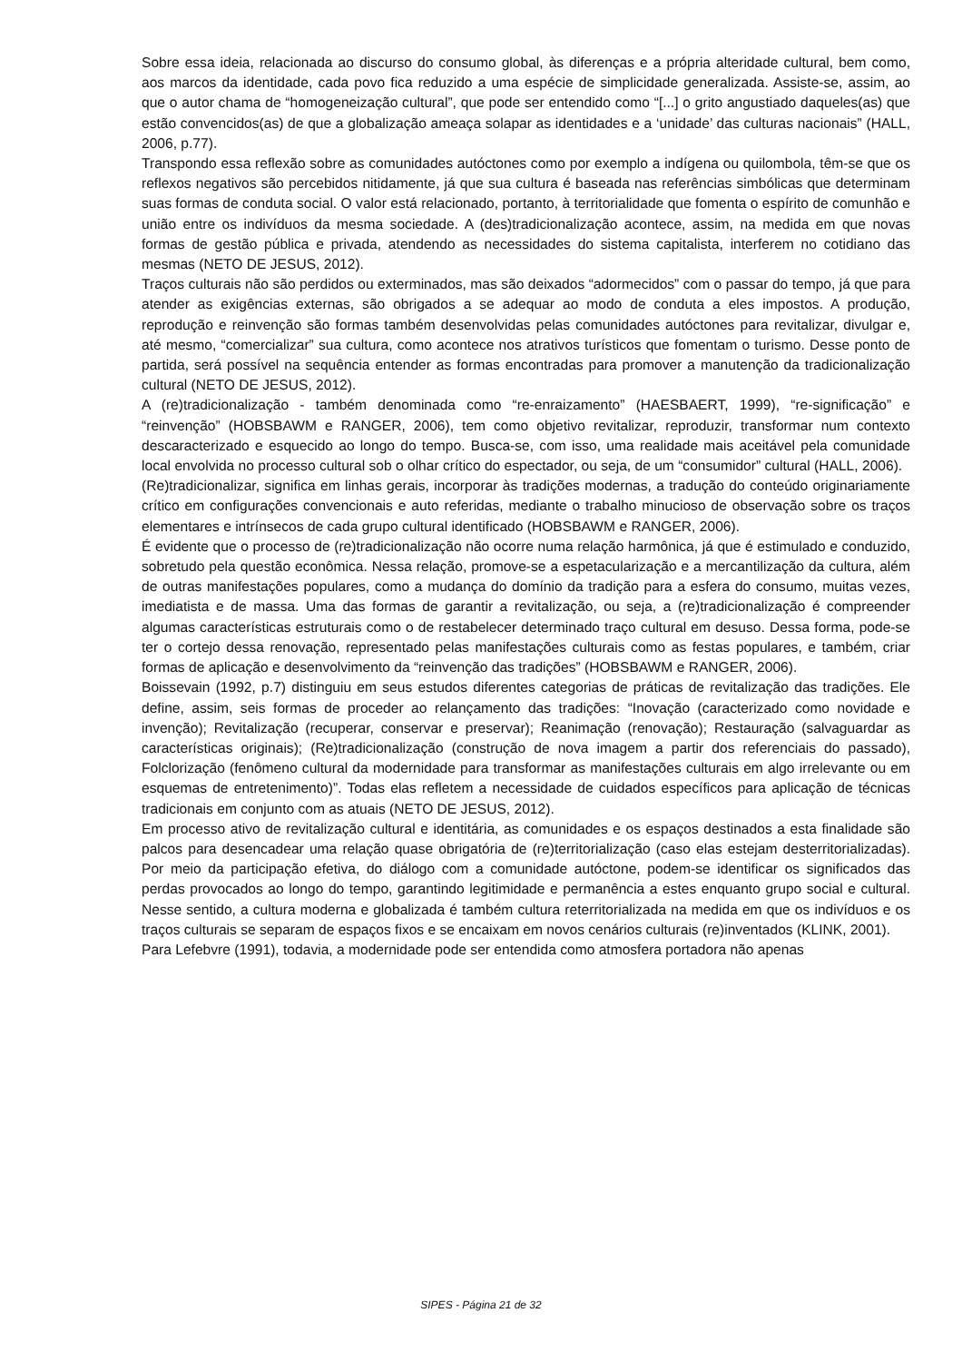Sobre essa ideia, relacionada ao discurso do consumo global, às diferenças e a própria alteridade cultural, bem como, aos marcos da identidade, cada povo fica reduzido a uma espécie de simplicidade generalizada. Assiste-se, assim, ao que o autor chama de “homogeneização cultural”, que pode ser entendido como “[...] o grito angustiado daqueles(as) que estão convencidos(as) de que a globalização ameaça solapar as identidades e a ‘unidade’ das culturas nacionais” (HALL, 2006, p.77).
Transpondo essa reflexão sobre as comunidades autóctones como por exemplo a indígena ou quilombola, têm-se que os reflexos negativos são percebidos nitidamente, já que sua cultura é baseada nas referências simbólicas que determinam suas formas de conduta social. O valor está relacionado, portanto, à territorialidade que fomenta o espírito de comunhão e união entre os indivíduos da mesma sociedade. A (des)tradicionalização acontece, assim, na medida em que novas formas de gestão pública e privada, atendendo as necessidades do sistema capitalista, interferem no cotidiano das mesmas (NETO DE JESUS, 2012).
Traços culturais não são perdidos ou exterminados, mas são deixados “adormecidos” com o passar do tempo, já que para atender as exigências externas, são obrigados a se adequar ao modo de conduta a eles impostos. A produção, reprodução e reinvenção são formas também desenvolvidas pelas comunidades autóctones para revitalizar, divulgar e, até mesmo, “comercializar” sua cultura, como acontece nos atrativos turísticos que fomentam o turismo. Desse ponto de partida, será possível na sequência entender as formas encontradas para promover a manutenção da tradicionalização cultural (NETO DE JESUS, 2012).
A (re)tradicionalização - também denominada como “re-enraizamento” (HAESBAERT, 1999), “re-significação” e “reinvenção” (HOBSBAWM e RANGER, 2006), tem como objetivo revitalizar, reproduzir, transformar num contexto descaracterizado e esquecido ao longo do tempo. Busca-se, com isso, uma realidade mais aceitável pela comunidade local envolvida no processo cultural sob o olhar crítico do espectador, ou seja, de um “consumidor” cultural (HALL, 2006).
(Re)tradicionalizar, significa em linhas gerais, incorporar às tradições modernas, a tradução do conteúdo originariamente crítico em configurações convencionais e auto referidas, mediante o trabalho minucioso de observação sobre os traços elementares e intrínsecos de cada grupo cultural identificado (HOBSBAWM e RANGER, 2006).
É evidente que o processo de (re)tradicionalização não ocorre numa relação harmônica, já que é estimulado e conduzido, sobretudo pela questão econômica. Nessa relação, promove-se a espetacularização e a mercantilização da cultura, além de outras manifestações populares, como a mudança do domínio da tradição para a esfera do consumo, muitas vezes, imediatista e de massa. Uma das formas de garantir a revitalização, ou seja, a (re)tradicionalização é compreender algumas características estruturais como o de restabelecer determinado traço cultural em desuso. Dessa forma, pode-se ter o cortejo dessa renovação, representado pelas manifestações culturais como as festas populares, e também, criar formas de aplicação e desenvolvimento da “reinvenção das tradições” (HOBSBAWM e RANGER, 2006).
Boissevain (1992, p.7) distinguiu em seus estudos diferentes categorias de práticas de revitalização das tradições. Ele define, assim, seis formas de proceder ao relançamento das tradições: “Inovação (caracterizado como novidade e invenção); Revitalização (recuperar, conservar e preservar); Reanimação (renovação); Restauração (salvaguardar as características originais); (Re)tradicionalização (construção de nova imagem a partir dos referenciais do passado), Folclorização (fenômeno cultural da modernidade para transformar as manifestações culturais em algo irrelevante ou em esquemas de entretenimento)”. Todas elas refletem a necessidade de cuidados específicos para aplicação de técnicas tradicionais em conjunto com as atuais (NETO DE JESUS, 2012).
Em processo ativo de revitalização cultural e identitária, as comunidades e os espaços destinados a esta finalidade são palcos para desencadear uma relação quase obrigatória de (re)territorialização (caso elas estejam desterritorializadas). Por meio da participação efetiva, do diálogo com a comunidade autóctone, podem-se identificar os significados das perdas provocados ao longo do tempo, garantindo legitimidade e permanência a estes enquanto grupo social e cultural. Nesse sentido, a cultura moderna e globalizada é também cultura reterritorializada na medida em que os indivíduos e os traços culturais se separam de espaços fixos e se encaixam em novos cenários culturais (re)inventados (KLINK, 2001).
Para Lefebvre (1991), todavia, a modernidade pode ser entendida como atmosfera portadora não apenas
SIPES - Página 21 de 32